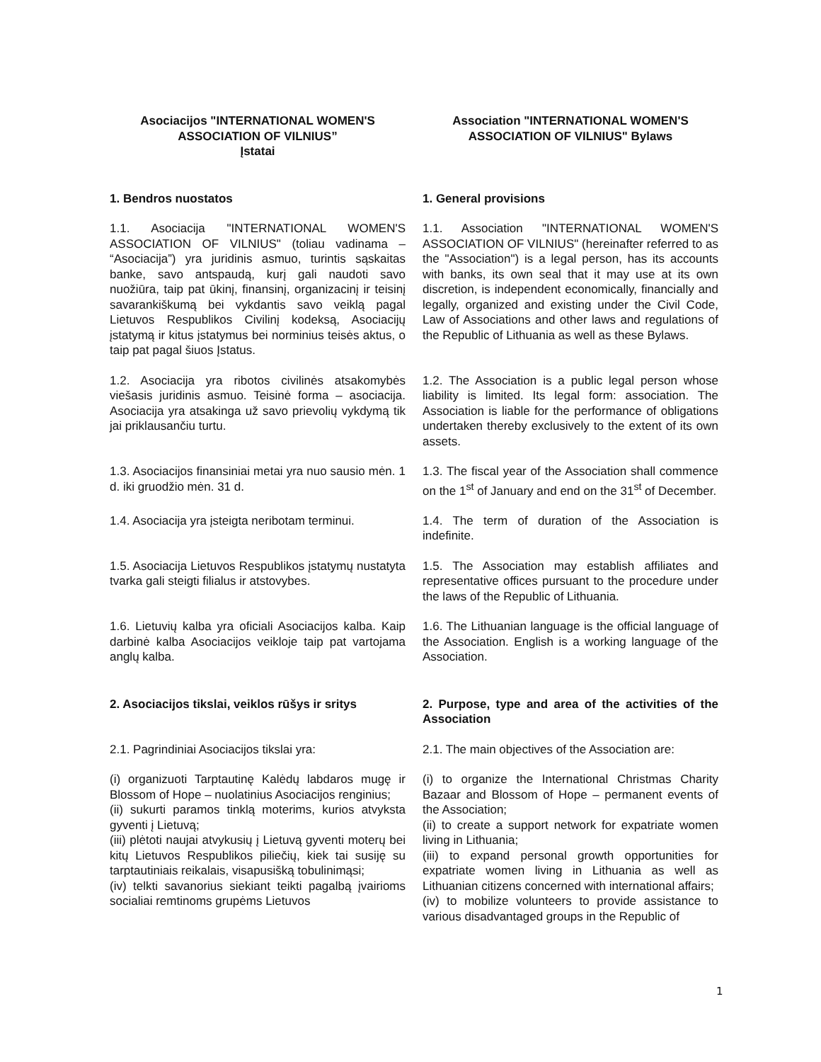| Asociacijos "INTERNATIONAL WOMEN'S ASSOCIATION OF VILNIUS” Įstatai | Association "INTERNATIONAL WOMEN'S ASSOCIATION OF VILNIUS" Bylaws |
| 1. Bendros nuostatos | 1. General provisions |
| 1.1. Asociacija "INTERNATIONAL WOMEN'S ASSOCIATION OF VILNIUS" (toliau vadinama – “Asociacija”) yra juridinis asmuo, turintis sąskaitas banke, savo antspaudą, kurį gali naudoti savo nuožiūra, taip pat ūkinį, finansinį, organizacinį ir teisinį savarankiškumą bei vykdantis savo veiklą pagal Lietuvos Respublikos Civilinį kodeksą, Asociacijų įstatymą ir kitus įstatymus bei norminius teisės aktus, o taip pat pagal šiuos Įstatus. | 1.1. Association "INTERNATIONAL WOMEN'S ASSOCIATION OF VILNIUS" (hereinafter referred to as the "Association") is a legal person, has its accounts with banks, its own seal that it may use at its own discretion, is independent economically, financially and legally, organized and existing under the Civil Code, Law of Associations and other laws and regulations of the Republic of Lithuania as well as these Bylaws. |
| 1.2. Asociacija yra ribotos civilinės atsakomybės viešasis juridinis asmuo. Teisinė forma – asociacija. Asociacija yra atsakinga už savo prievolių vykdymą tik jai priklausančiu turtu. | 1.2. The Association is a public legal person whose liability is limited. Its legal form: association. The Association is liable for the performance of obligations undertaken thereby exclusively to the extent of its own assets. |
| 1.3. Asociacijos finansiniai metai yra nuo sausio mėn. 1 d. iki gruodžio mėn. 31 d. | 1.3. The fiscal year of the Association shall commence on the 1<sup>st</sup> of January and end on the 31<sup>st</sup> of December. |
| 1.4. Asociacija yra įsteigta neribotam terminui. | 1.4. The term of duration of the Association is indefinite. |
| 1.5. Asociacija Lietuvos Respublikos įstatymų nustatyta tvarka gali steigti filialus ir atstovybes. | 1.5. The Association may establish affiliates and representative offices pursuant to the procedure under the laws of the Republic of Lithuania. |
| 1.6. Lietuvių kalba yra oficiali Asociacijos kalba. Kaip darbinė kalba Asociacijos veikloje taip pat vartojama anglų kalba. | 1.6. The Lithuanian language is the official language of the Association. English is a working language of the Association. |
| 2. Asociacijos tikslai, veiklos rūšys ir sritys | 2. Purpose, type and area of the activities of the Association |
| 2.1. Pagrindiniai Asociacijos tikslai yra: | 2.1. The main objectives of the Association are: |
| (i) organizuoti Tarptautinę Kalėdų labdaros mugę ir Blossom of Hope – nuolatinius Asociacijos renginius; (ii) sukurti paramos tinklą moterims, kurios atvyksta gyventi į Lietuvą; (iii) plėtoti naujai atvykusių į Lietuvą gyventi moterų bei kitų Lietuvos Respublikos piliečių, kiek tai susiję su tarptautiniais reikalais, visapusišką tobulinimąsi; (iv) telkti savanorius siekiant teikti pagalbą įvairioms socialiai remtinoms grupėms Lietuvos | (i) to organize the International Christmas Charity Bazaar and Blossom of Hope – permanent events of the Association; (ii) to create a support network for expatriate women living in Lithuania; (iii) to expand personal growth opportunities for expatriate women living in Lithuania as well as Lithuanian citizens concerned with international affairs; (iv) to mobilize volunteers to provide assistance to various disadvantaged groups in the Republic of |
1